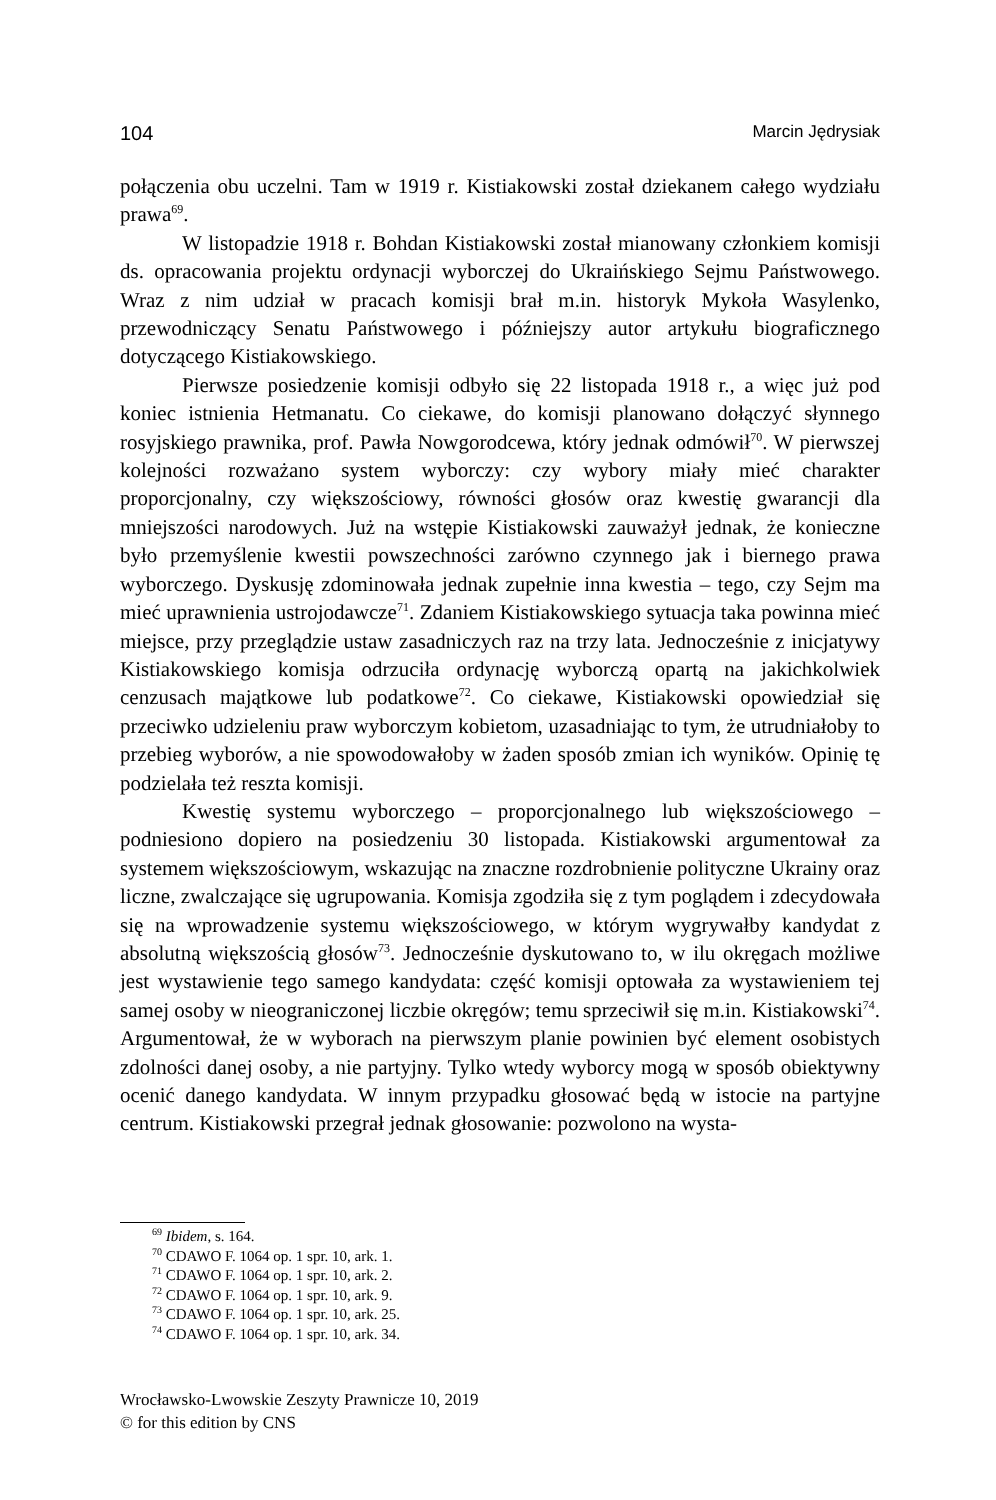104 Marcin Jędrysiak
połączenia obu uczelni. Tam w 1919 r. Kistiakowski został dziekanem całego wydziału prawa<sup>69</sup>.
W listopadzie 1918 r. Bohdan Kistiakowski został mianowany członkiem komisji ds. opracowania projektu ordynacji wyborczej do Ukraińskiego Sejmu Państwowego. Wraz z nim udział w pracach komisji brał m.in. historyk Mykoła Wasylenko, przewodniczący Senatu Państwowego i późniejszy autor artykułu biograficznego dotyczącego Kistiakowskiego.
Pierwsze posiedzenie komisji odbyło się 22 listopada 1918 r., a więc już pod koniec istnienia Hetmanatu. Co ciekawe, do komisji planowano dołączyć słynnego rosyjskiego prawnika, prof. Pawła Nowgorodcewa, który jednak odmówił<sup>70</sup>. W pierwszej kolejności rozważano system wyborczy: czy wybory miały mieć charakter proporcjonalny, czy większościowy, równości głosów oraz kwestię gwarancji dla mniejszości narodowych. Już na wstępie Kistiakowski zauważył jednak, że konieczne było przemyślenie kwestii powszechności zarówno czynnego jak i biernego prawa wyborczego. Dyskusję zdominowała jednak zupełnie inna kwestia – tego, czy Sejm ma mieć uprawnienia ustrojodawcze<sup>71</sup>. Zdaniem Kistiakowskiego sytuacja taka powinna mieć miejsce, przy przeglądzie ustaw zasadniczych raz na trzy lata. Jednocześnie z inicjatywy Kistiakowskiego komisja odrzuciła ordynację wyborczą opartą na jakichkolwiek cenzusach majątkowe lub podatkowe<sup>72</sup>. Co ciekawe, Kistiakowski opowiedział się przeciwko udzieleniu praw wyborczym kobietom, uzasadniając to tym, że utrudniałoby to przebieg wyborów, a nie spowodowałoby w żaden sposób zmian ich wyników. Opinię tę podzielała też reszta komisji.
Kwestię systemu wyborczego – proporcjonalnego lub większościowego – podniesiono dopiero na posiedzeniu 30 listopada. Kistiakowski argumentował za systemem większościowym, wskazując na znaczne rozdrobnienie polityczne Ukrainy oraz liczne, zwalczające się ugrupowania. Komisja zgodziła się z tym poglądem i zdecydowała się na wprowadzenie systemu większościowego, w którym wygrywałby kandydat z absolutną większością głosów<sup>73</sup>. Jednocześnie dyskutowano to, w ilu okręgach możliwe jest wystawienie tego samego kandydata: część komisji optowała za wystawieniem tej samej osoby w nieograniczonej liczbie okręgów; temu sprzeciwił się m.in. Kistiakowski<sup>74</sup>. Argumentował, że w wyborach na pierwszym planie powinien być element osobistych zdolności danej osoby, a nie partyjny. Tylko wtedy wyborcy mogą w sposób obiektywny ocenić danego kandydata. W innym przypadku głosować będą w istocie na partyjne centrum. Kistiakowski przegrał jednak głosowanie: pozwolono na wysta-
<sup>69</sup> Ibidem, s. 164.
<sup>70</sup> CDAWO F. 1064 op. 1 spr. 10, ark. 1.
<sup>71</sup> CDAWO F. 1064 op. 1 spr. 10, ark. 2.
<sup>72</sup> CDAWO F. 1064 op. 1 spr. 10, ark. 9.
<sup>73</sup> CDAWO F. 1064 op. 1 spr. 10, ark. 25.
<sup>74</sup> CDAWO F. 1064 op. 1 spr. 10, ark. 34.
Wrocławsko-Lwowskie Zeszyty Prawnicze 10, 2019
© for this edition by CNS